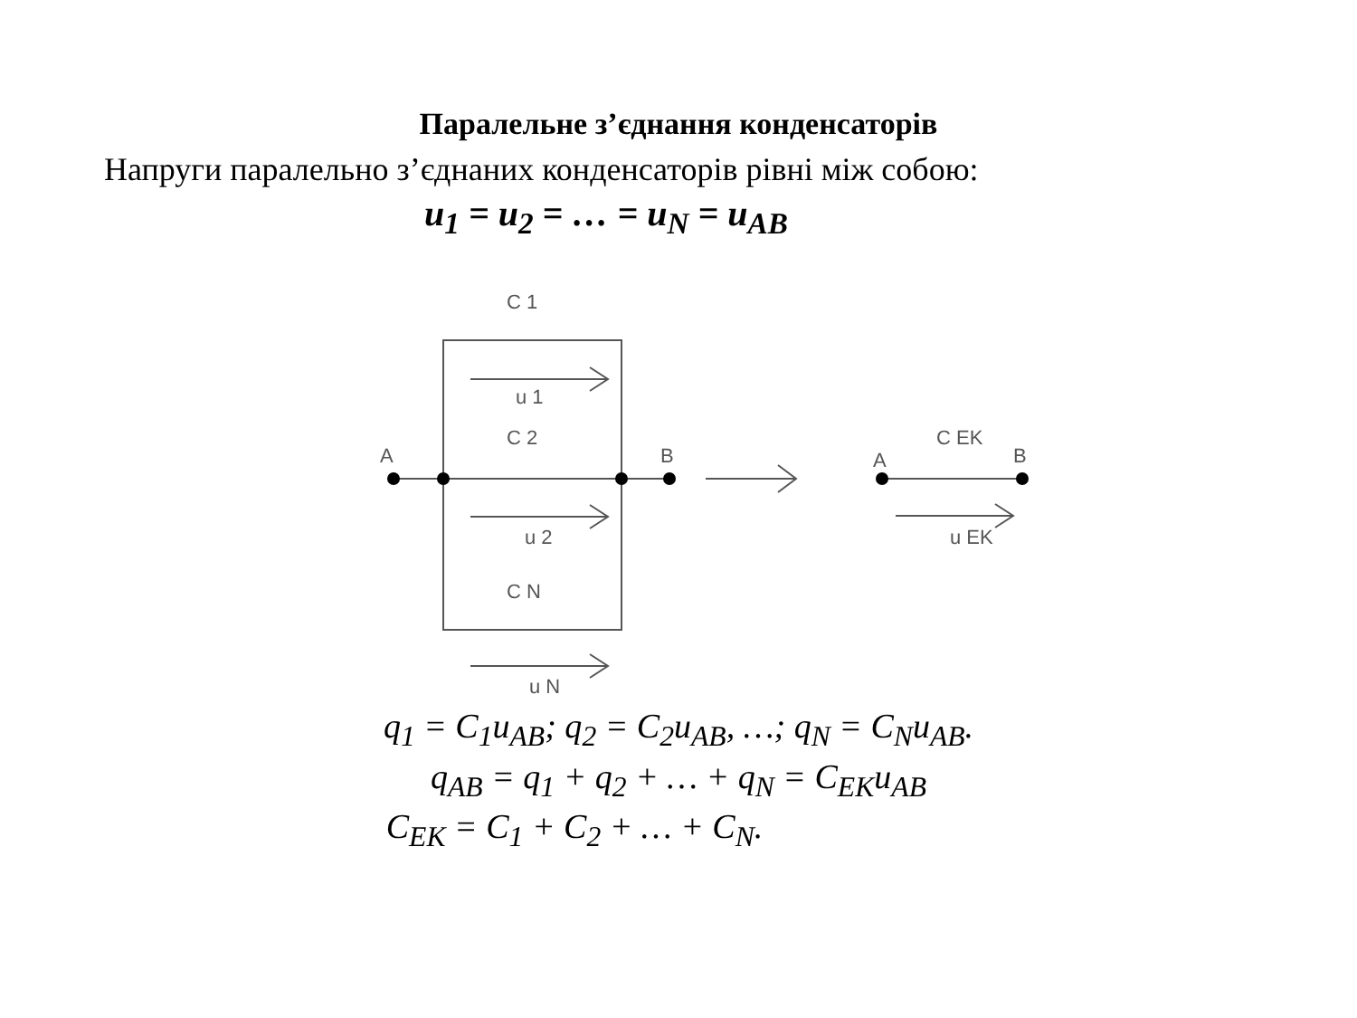Паралельне з’єднання конденсаторів
Напруги паралельно з’єднаних конденсаторів рівні між собою:
u<sub>1</sub> = u<sub>2</sub> = … = u<sub>N</sub> = u<sub>AB</sub>
C 1
u 1
C 2
u 2
C N
u N
A
B
A
C EK
B
u EK
q<sub>1</sub> = C<sub>1</sub>u<sub>AB</sub>; q<sub>2</sub> = C<sub>2</sub>u<sub>AB</sub>, …; q<sub>N</sub> = C<sub>N</sub>u<sub>AB</sub>.
q<sub>AB</sub> = q<sub>1</sub> + q<sub>2</sub> + … + q<sub>N</sub> = C<sub>EK</sub>u<sub>AB</sub>
C<sub>EK</sub> = C<sub>1</sub> + C<sub>2</sub> + … + C<sub>N</sub>.